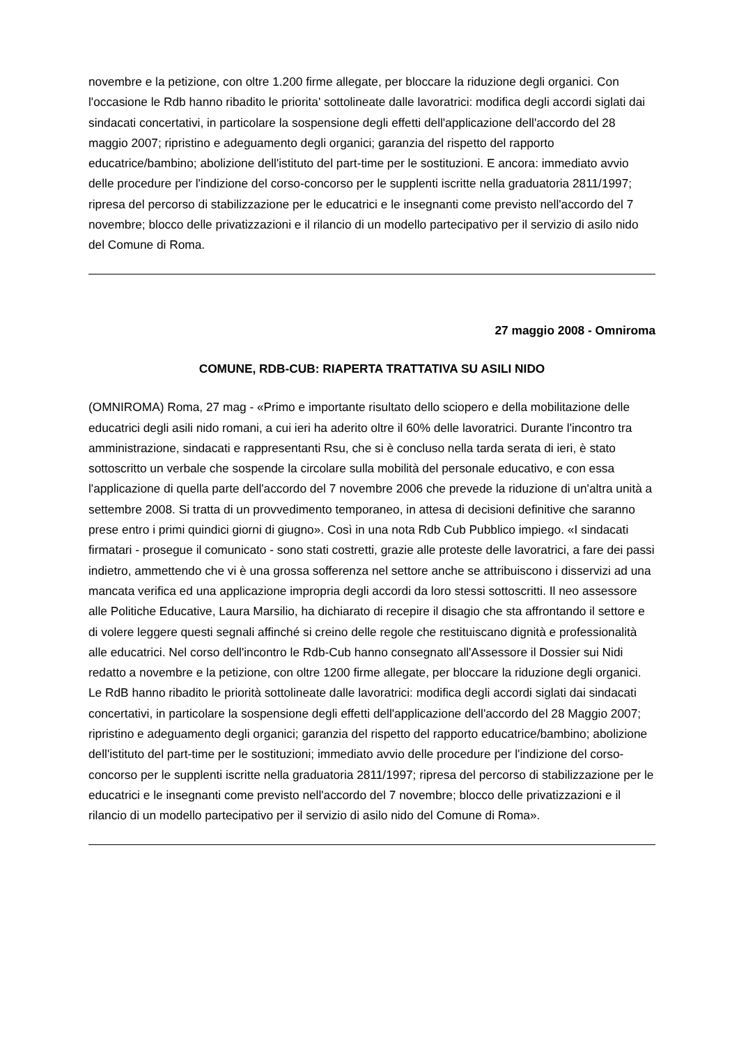novembre e la petizione, con oltre 1.200 firme allegate, per bloccare la riduzione degli organici. Con l'occasione le Rdb hanno ribadito le priorita' sottolineate dalle lavoratrici: modifica degli accordi siglati dai sindacati concertativi, in particolare la sospensione degli effetti dell'applicazione dell'accordo del 28 maggio 2007; ripristino e adeguamento degli organici; garanzia del rispetto del rapporto educatrice/bambino; abolizione dell'istituto del part-time per le sostituzioni. E ancora: immediato avvio delle procedure per l'indizione del corso-concorso per le supplenti iscritte nella graduatoria 2811/1997; ripresa del percorso di stabilizzazione per le educatrici e le insegnanti come previsto nell'accordo del 7 novembre; blocco delle privatizzazioni e il rilancio di un modello partecipativo per il servizio di asilo nido del Comune di Roma.
27 maggio 2008 - Omniroma
COMUNE, RDB-CUB: RIAPERTA TRATTATIVA SU ASILI NIDO
(OMNIROMA) Roma, 27 mag - «Primo e importante risultato dello sciopero e della mobilitazione delle educatrici degli asili nido romani, a cui ieri ha aderito oltre il 60% delle lavoratrici. Durante l'incontro tra amministrazione, sindacati e rappresentanti Rsu, che si è concluso nella tarda serata di ieri, è stato sottoscritto un verbale che sospende la circolare sulla mobilità del personale educativo, e con essa l'applicazione di quella parte dell'accordo del 7 novembre 2006 che prevede la riduzione di un'altra unità a settembre 2008. Si tratta di un provvedimento temporaneo, in attesa di decisioni definitive che saranno prese entro i primi quindici giorni di giugno». Così in una nota Rdb Cub Pubblico impiego. «I sindacati firmatari - prosegue il comunicato - sono stati costretti, grazie alle proteste delle lavoratrici, a fare dei passi indietro, ammettendo che vi è una grossa sofferenza nel settore anche se attribuiscono i disservizi ad una mancata verifica ed una applicazione impropria degli accordi da loro stessi sottoscritti. Il neo assessore alle Politiche Educative, Laura Marsilio, ha dichiarato di recepire il disagio che sta affrontando il settore e di volere leggere questi segnali affinché si creino delle regole che restituiscano dignità e professionalità alle educatrici. Nel corso dell'incontro le Rdb-Cub hanno consegnato all'Assessore il Dossier sui Nidi redatto a novembre e la petizione, con oltre 1200 firme allegate, per bloccare la riduzione degli organici. Le RdB hanno ribadito le priorità sottolineate dalle lavoratrici: modifica degli accordi siglati dai sindacati concertativi, in particolare la sospensione degli effetti dell'applicazione dell'accordo del 28 Maggio 2007; ripristino e adeguamento degli organici; garanzia del rispetto del rapporto educatrice/bambino; abolizione dell'istituto del part-time per le sostituzioni; immediato avvio delle procedure per l'indizione del corso-concorso per le supplenti iscritte nella graduatoria 2811/1997; ripresa del percorso di stabilizzazione per le educatrici e le insegnanti come previsto nell'accordo del 7 novembre; blocco delle privatizzazioni e il rilancio di un modello partecipativo per il servizio di asilo nido del Comune di Roma».